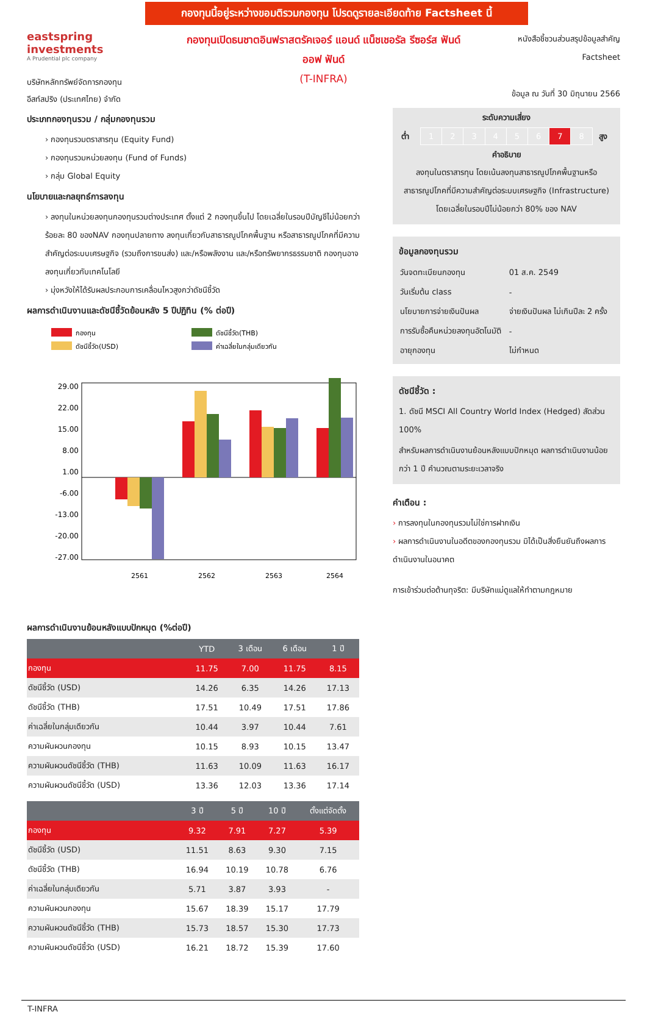กองทุนนี้อยู่ระหว่างขอมติรวมกองทุน โปรดดูรายละเอียดท้าย Factsheet นี้
eastspring investments
A Prudential plc company
บริษัทหลักทรัพย์จัดการกองทุน
อีสท์สปริง (ประเทศไทย) จำกัด
กองทุนเปิดธนชาตอินฟราสตรัคเจอร์ แอนด์ แน็ชเชอรัล รีซอร์ส ฟันด์
ออฟ ฟันด์
(T-INFRA)
หนังสือชี้ชวนส่วนสรุปข้อมูลสำคัญ
Factsheet
ข้อมูล ณ วันที่ 30 มิถุนายน 2566
ประเภทกองทุนรวม / กลุ่มกองทุนรวม
› กองทุนรวมตราสารทุน (Equity Fund)
› กองทุนรวมหน่วยลงทุน (Fund of Funds)
› กลุ่ม Global Equity
นโยบายและกลยุทธ์การลงทุน
› ลงทุนในหน่วยลงทุนกองทุนรวมต่างประเทศ ตั้งแต่ 2 กองทุนขึ้นไป โดยเฉลี่ยในรอบปีบัญชีไม่น้อยกว่าร้อยละ 80 ของNAV กองทุนปลายทาง ลงทุนเกี่ยวกับสาธารณูปโภคพื้นฐาน หรือสาธารณูปโภคที่มีความสำคัญต่อระบบเศรษฐกิจ (รวมถึงการขนส่ง) และ/หรือพลังงาน และ/หรือทรัพยากรธรรมชาติ กองทุนอาจลงทุนเกี่ยวกับเทคโนโลยี
› มุ่งหวังให้ได้รับผลประกอบการเคลื่อนไหวสูงกว่าดัชนีชี้วัด
ผลการดำเนินงานและดัชนีชี้วัดย้อนหลัง 5 ปีปฏิทิน (% ต่อปี)
กองทุน
ดัชนีชี้วัด(THB)
ดัชนีชี้วัด(USD)
ค่าเฉลี่ยในกลุ่มเดียวกัน
29.00
22.00
15.00
8.00
1.00
-6.00
-13.00
-20.00
-27.00
2561
2562
2563
2564
ผลการดำเนินงานย้อนหลังแบบปักหมุด (%ต่อปี)
| | YTD | 3 เดือน | 6 เดือน | 1 ปี |
| --- | --- | --- | --- | --- |
| กองทุน | 11.75 | 7.00 | 11.75 | 8.15 |
| ดัชนีชี้วัด (USD) | 14.26 | 6.35 | 14.26 | 17.13 |
| ดัชนีชี้วัด (THB) | 17.51 | 10.49 | 17.51 | 17.86 |
| ค่าเฉลี่ยในกลุ่มเดียวกัน | 10.44 | 3.97 | 10.44 | 7.61 |
| ความผันผวนกองทุน | 10.15 | 8.93 | 10.15 | 13.47 |
| ความผันผวนดัชนีชี้วัด (THB) | 11.63 | 10.09 | 11.63 | 16.17 |
| ความผันผวนดัชนีชี้วัด (USD) | 13.36 | 12.03 | 13.36 | 17.14 |
| | 3 ปี | 5 ปี | 10 ปี | ตั้งแต่จัดตั้ง |
| --- | --- | --- | --- | --- |
| กองทุน | 9.32 | 7.91 | 7.27 | 5.39 |
| ดัชนีชี้วัด (USD) | 11.51 | 8.63 | 9.30 | 7.15 |
| ดัชนีชี้วัด (THB) | 16.94 | 10.19 | 10.78 | 6.76 |
| ค่าเฉลี่ยในกลุ่มเดียวกัน | 5.71 | 3.87 | 3.93 | - |
| ความผันผวนกองทุน | 15.67 | 18.39 | 15.17 | 17.79 |
| ความผันผวนดัชนีชี้วัด (THB) | 15.73 | 18.57 | 15.30 | 17.73 |
| ความผันผวนดัชนีชี้วัด (USD) | 16.21 | 18.72 | 15.39 | 17.60 |
ระดับความเสี่ยง
| ต่ำ | 1 | 2 | 3 | 4 | 5 | 6 | 7 | 8 | สูง |
คำอธิบาย
ลงทุนในตราสารทุน โดยเน้นลงทุนสาธารณูปโภคพื้นฐานหรือสาธารณูปโภคที่มีความสำคัญต่อระบบเศรษฐกิจ (Infrastructure) โดยเฉลี่ยในรอบปีไม่น้อยกว่า 80% ของ NAV
ข้อมูลกองทุนรวม
| วันจดทะเบียนกองทุน | 01 ส.ค. 2549 |
| วันเริ่มต้น class | - |
| นโยบายการจ่ายเงินปันผล | จ่ายเงินปันผล ไม่เกินปีละ 2 ครั้ง |
| การรับซื้อคืนหน่วยลงทุนอัตโนมัติ | - |
| อายุกองทุน | ไม่กำหนด |
ดัชนีชี้วัด :
1. ดัชนี MSCI All Country World Index (Hedged) สัดส่วน 100%
สำหรับผลการดำเนินงานย้อนหลังแบบปักหมุด ผลการดำเนินงานน้อยกว่า 1 ปี คำนวณตามระยะเวลาจริง
คำเตือน :
› การลงทุนในกองทุนรวมไม่ใช่การฝากเงิน
› ผลการดำเนินงานในอดีตของกองทุนรวม มิได้เป็นสิ่งยืนยันถึงผลการดำเนินงานในอนาคต
การเข้าร่วมต่อต้านทุจริต: มีบริษัทแม่ดูแลให้ทำตามกฎหมาย
T-INFRA